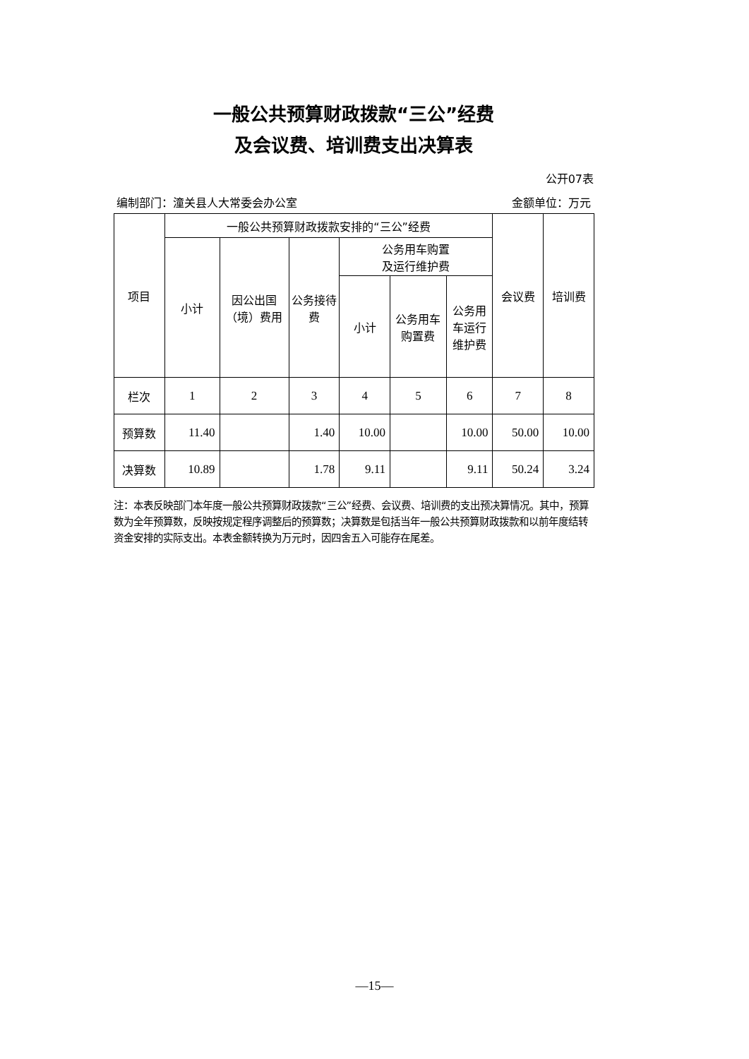一般公共预算财政拨款“三公”经费
及会议费、培训费支出决算表
公开07表
编制部门：潼关县人大常委会办公室 金额单位：万元
| 项目 | 一般公共预算财政拨款安排的“三公”经费 | | | | | | 会议费 | 培训费 |
| --- | --- | --- | --- | --- | --- | --- | --- | --- |
| | 小计 | 因公出国（境）费用 | 公务接待费 | 公务用车购置 及运行维护费 | | | | |
| | | | | 小计 | 公务用车购置费 | 公务用车运行维护费 | | |
| 栏次 | 1 | 2 | 3 | 4 | 5 | 6 | 7 | 8 |
| 预算数 | 11.40 | | 1.40 | 10.00 | | 10.00 | 50.00 | 10.00 |
| 决算数 | 10.89 | | 1.78 | 9.11 | | 9.11 | 50.24 | 3.24 |
注：本表反映部门本年度一般公共预算财政拨款“三公”经费、会议费、培训费的支出预决算情况。其中，预算数为全年预算数，反映按规定程序调整后的预算数；决算数是包括当年一般公共预算财政拨款和以前年度结转资金安排的实际支出。本表金额转换为万元时，因四舍五入可能存在尾差。
—15—